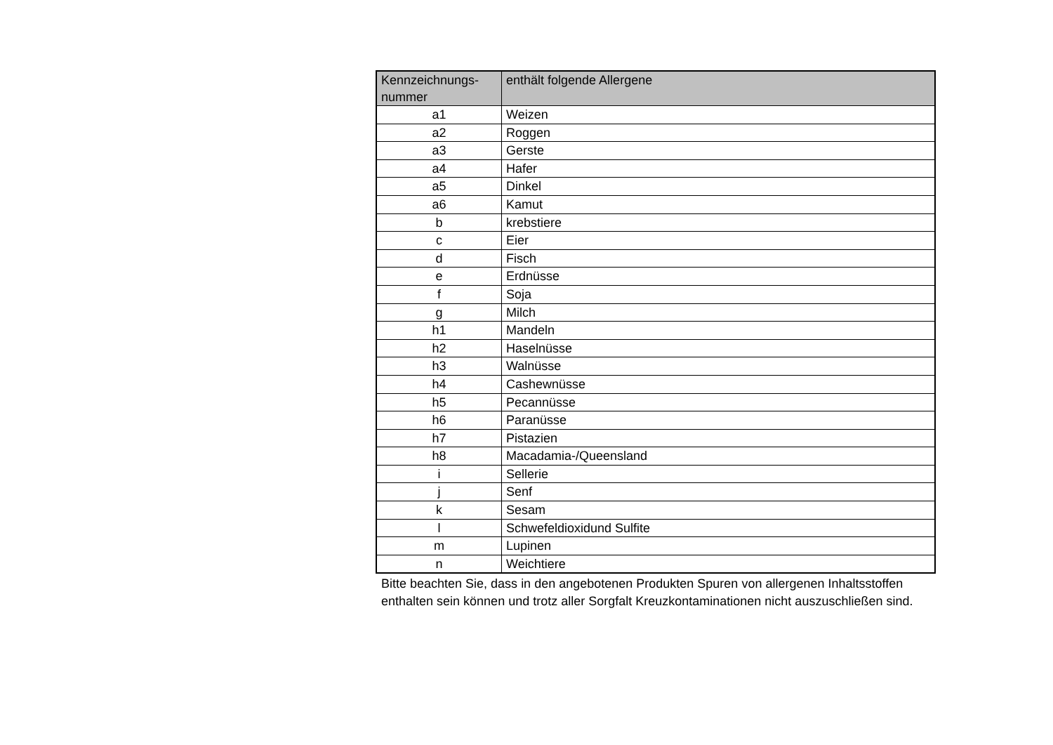| Kennzeichnungs- nummer | enthält folgende Allergene |
| --- | --- |
| a1 | Weizen |
| a2 | Roggen |
| a3 | Gerste |
| a4 | Hafer |
| a5 | Dinkel |
| a6 | Kamut |
| b | krebstiere |
| c | Eier |
| d | Fisch |
| e | Erdnüsse |
| f | Soja |
| g | Milch |
| h1 | Mandeln |
| h2 | Haselnüsse |
| h3 | Walnüsse |
| h4 | Cashewnüsse |
| h5 | Pecannüsse |
| h6 | Paranüsse |
| h7 | Pistazien |
| h8 | Macadamia-/Queensland |
| i | Sellerie |
| j | Senf |
| k | Sesam |
| l | Schwefeldioxidund Sulfite |
| m | Lupinen |
| n | Weichtiere |
Bitte beachten Sie, dass in den angebotenen Produkten Spuren von allergenen Inhaltsstoffen enthalten sein können und trotz aller Sorgfalt Kreuzkontaminationen nicht auszuschließen sind.